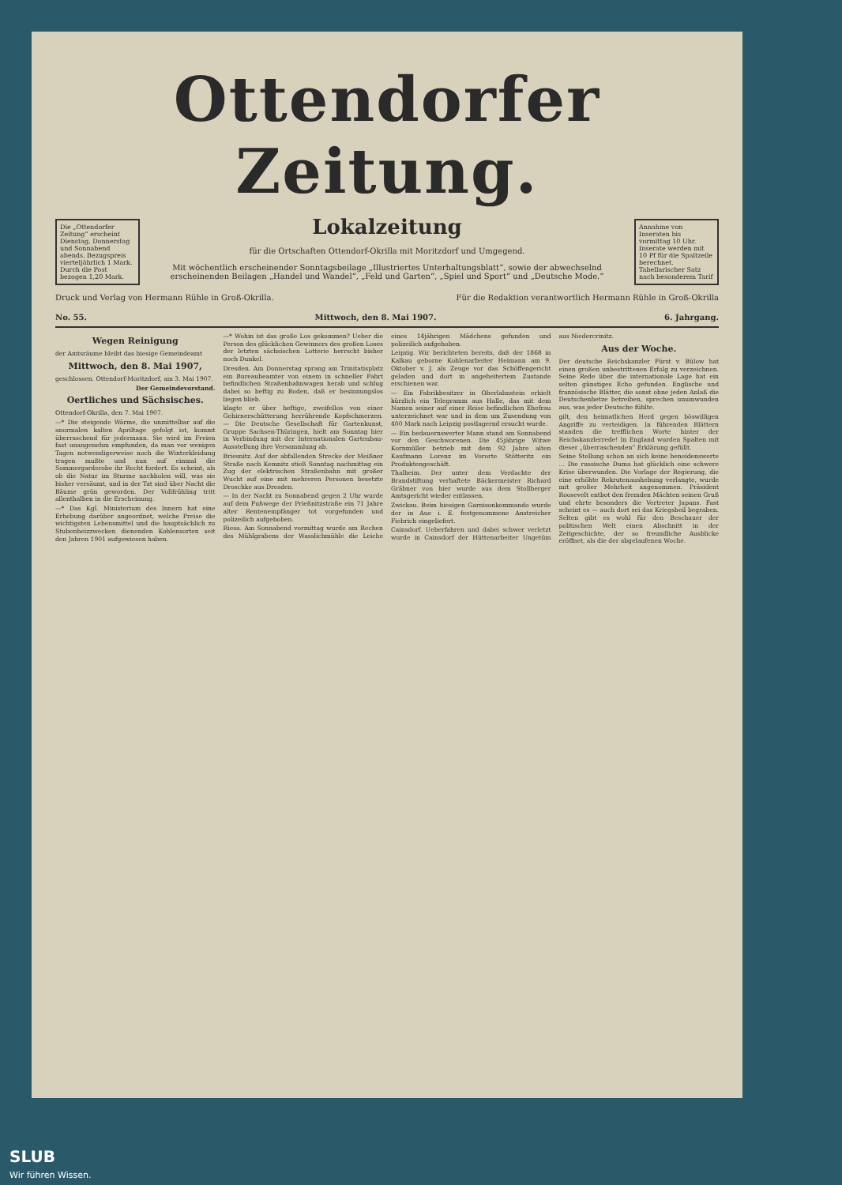Ottendorfer Zeitung.
Die „Ottendorfer Zeitung“ erscheint Dienstag, Donnerstag und Sonnabend abends. Bezugspreis vierteljährlich 1 Mark. Durch die Post bezogen 1,20 Mark.
Lokalzeitung
für die Ortschaften Ottendorf-Okrilla mit Moritzdorf und Umgegend.
Mit wöchentlich erscheinender Sonntagsbeilage „Illustriertes Unterhaltungsblatt“, sowie der abwechselnd erscheinenden Beilagen „Handel und Wandel“, „Feld und Garten“, „Spiel und Sport“ und „Deutsche Mode.“
Annahme von Inseraten bis vormittag 10 Uhr. Inserate werden mit 10 Pf für die Spaltzeile berechnet. Tabellarischer Satz nach besonderem Tarif
Druck und Verlag von Hermann Rühle in Groß-Okrilla. Für die Redaktion verantwortlich Hermann Rühle in Groß-Okrilla
No. 55. Mittwoch, den 8. Mai 1907. 6. Jahrgang.
Wegen Reinigung
der Amtsräume bleibt das hiesige Gemeindeamt
Mittwoch, den 8. Mai 1907,
geschlossen. Ottendorf-Moritzdorf, am 3. Mai 1907.
Der Gemeindevorstand.
Oertliches und Sächsisches.
Ottendorf-Okrilla, den 7. Mai 1907.
—* Die steigende Wärme, die unmittelbar auf die anormalen kalten Apriltage gefolgt ist, kommt überraschend für jedermann. Sie wird im Freien fast unangenehm empfunden, da man vor wenigen Tagen notwendigerweise noch die Winterkleidung tragen mußte und nun auf einmal die Sommergarderobe ihr Recht fordert. Es scheint, als ob die Natur im Sturme nachholen will, was sie bisher versäumt, und in der Tat sind über Nacht die Bäume grün geworden. Der Vollfrühling tritt allenthalben in die Erscheinung.
—* Das Kgl. Ministerium des Innern hat eine Erhebung darüber angeordnet, welche Preise die wichtigsten Lebensmittel und die hauptsächlich zu Stubenheizzwecken dienenden Kohlensorten seit den Jahren 1901 aufgewiesen haben.
—* Wohin ist das große Los gekommen? Ueber die Person des glücklichen Gewinners des großen Loses der letzten sächsischen Lotterie herrscht bisher noch Dunkel.
Dresden. Am Donnerstag sprang am Trinitatisplatz ein Bureaubeamter von einem in schneller Fahrt befindlichen Straßenbahnwagen herab und schlug dabei so heftig zu Boden, daß er besinnungslos liegen blieb.
klagte er über heftige, zweifellos von einer Gehirnerschütterung herrührende Kopfschmerzen. — Die Deutsche Gesellschaft für Gartenkunst, Gruppe Sachsen-Thüringen, hielt am Sonntag hier in Verbindung mit der Internationalen Gartenbau-Ausstellung ihre Versammlung ab.
Briesnitz. Auf der abfallenden Strecke der Meißner Straße nach Kemnitz stieß Sonntag nachmittag ein Zug der elektrischen Straßenbahn mit großer Wucht auf eine mit mehreren Personen besetzte Droschke aus Dresden.
— In der Nacht zu Sonnabend gegen 2 Uhr wurde auf dem Fußwege der Prießnitzstraße ein 71 Jahre alter Rentenempfänger tot vorgefunden und polizeilich aufgehoben.
Riesa. Am Sonnabend vormittag wurde am Rechen des Mühlgrabens der Wasslichmühle die Leiche eines 14jährigen Mädchens gefunden und polizeilich aufgehoben.
Leipzig. Wir berichteten bereits, daß der 1868 in Kalkau geborne Kohlenarbeiter Heimann am 9. Oktober v. J. als Zeuge vor das Schöffengericht geladen und dort in angeheitertem Zustande erschienen war.
— Ein Fabrikbesitzer in Oberlahnstein erhielt kürzlich ein Telegramm aus Halle, das mit dem Namen seiner auf einer Reise befindlichen Ehefrau unterzeichnet war und in dem um Zusendung von 400 Mark nach Leipzig postlagernd ersucht wurde.
— Ein bedauernswerter Mann stand am Sonnabend vor den Geschworenen. Die 45jährige Witwe Kornmüller betrieb mit dem 92 Jahre alten Kaufmann Lorenz im Vororte Stötteritz ein Produktengeschäft.
Thalheim. Der unter dem Verdachte der Brandstiftung verhaftete Bäckermeister Richard Gräbner von hier wurde aus dem Stollberger Amtsgericht wieder entlassen.
Zwickau. Beim hiesigen Garnisonkommando wurde der in Aue i. E. festgenommene Anstreicher Fiebrich eingeliefert.
Cainsdorf. Ueberfahren und dabei schwer verletzt wurde in Cainsdorf der Hüttenarbeiter Ungetüm aus Niedercrinitz.
Aus der Woche.
Der deutsche Reichskanzler Fürst v. Bülow hat einen großen unbestrittenen Erfolg zu verzeichnen. Seine Rede über die internationale Lage hat ein selten günstiges Echo gefunden. Englische und französische Blätter, die sonst ohne jeden Anlaß die Deutschenhetze betreiben, sprechen unumwunden aus, was jeder Deutsche fühlte.
gilt, den heimatlichen Herd gegen böswilligen Angriffe zu verteidigen. In führenden Blättern standen die trefflichen Worte hinter der Reichskanzlerrede! In England wurden Spalten mit dieser „überraschenden“ Erklärung gefüllt.
Seine Stellung schon an sich keine beneidenswerte ... Die russische Duma hat glücklich eine schwere Krise überwunden. Die Vorlage der Regierung, die eine erhöhte Rekrutenaushebung verlangte, wurde mit großer Mehrheit angenommen. Präsident Roosevelt entbot den fremden Mächten seinen Gruß und ehrte besonders die Vertreter Japans. Fast scheint es — auch dort sei das Kriegsbeil begraben. Selten gibt es wohl für den Beschauer der politischen Welt einen Abschnitt in der Zeitgeschichte, der so freundliche Ausblicke eröffnet, als die der abgelaufenen Woche.
SLUB
Wir führen Wissen.